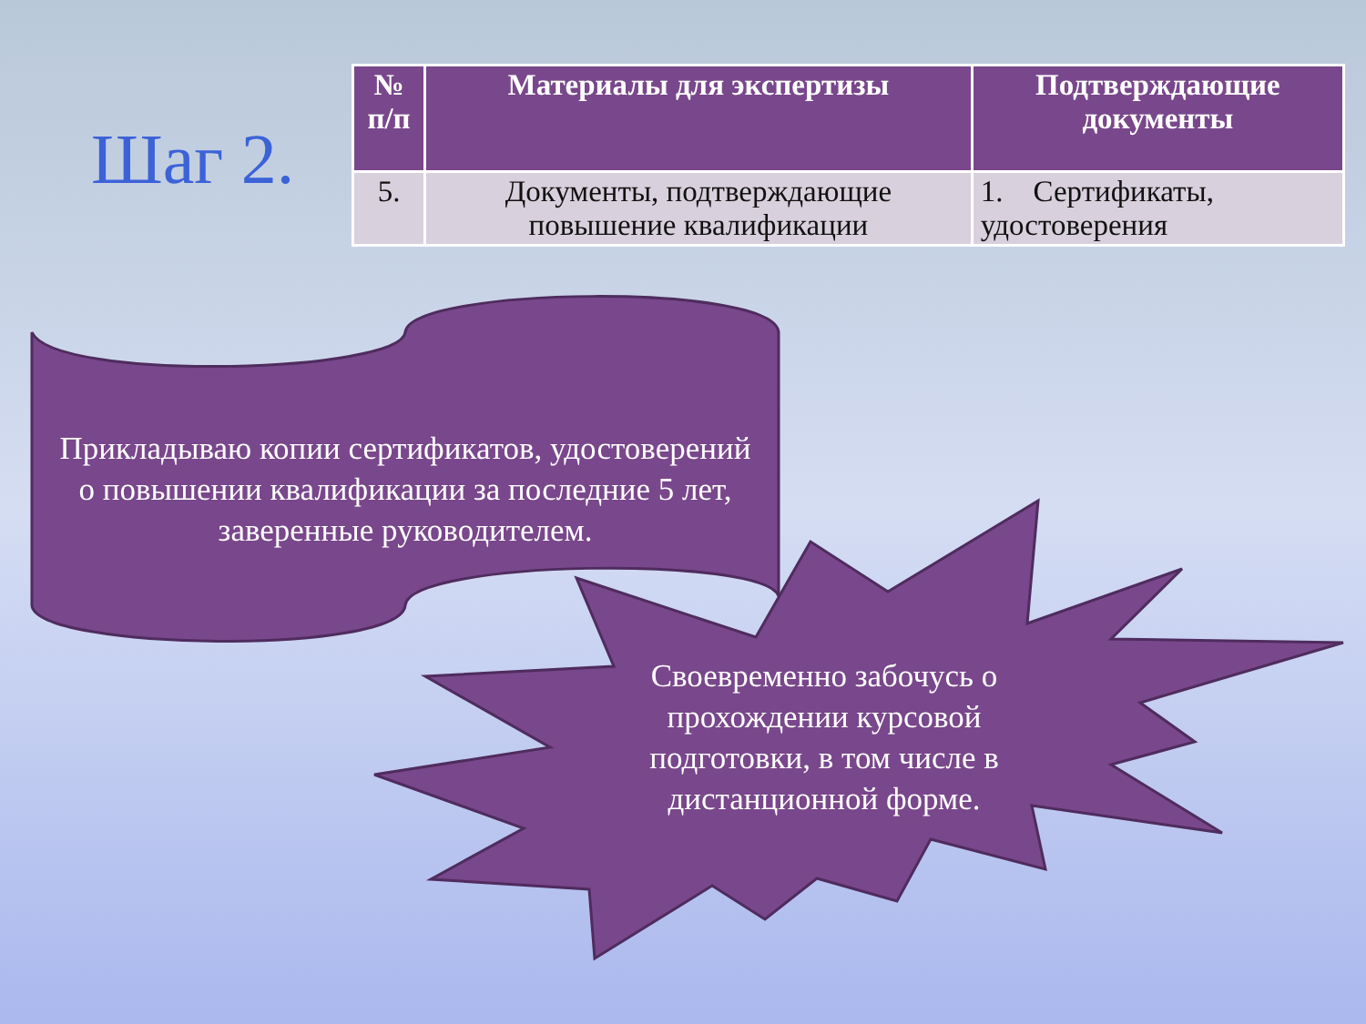Шаг 2.
| № п/п | Материалы для экспертизы | Подтверждающие документы |
| --- | --- | --- |
| 5. | Документы, подтверждающие повышение квалификации | 1. Сертификаты, удостоверения |
Прикладываю копии сертификатов, удостоверений о повышении квалификации за последние 5 лет, заверенные руководителем.
Своевременно забочусь о прохождении курсовой подготовки, в том числе в дистанционной форме.